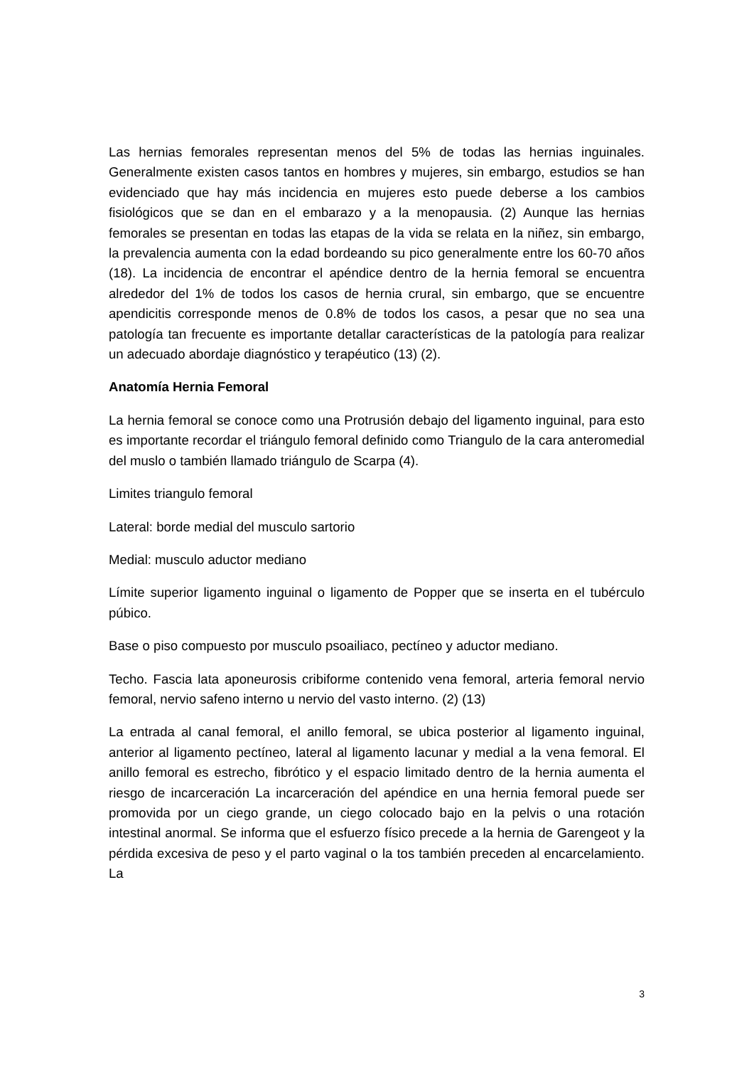Las hernias femorales representan menos del 5% de todas las hernias inguinales. Generalmente existen casos tantos en hombres y mujeres, sin embargo, estudios se han evidenciado que hay más incidencia en mujeres esto puede deberse a los cambios fisiológicos que se dan en el embarazo y a la menopausia. (2) Aunque las hernias femorales se presentan en todas las etapas de la vida se relata en la niñez, sin embargo, la prevalencia aumenta con la edad bordeando su pico generalmente entre los 60-70 años (18). La incidencia de encontrar el apéndice dentro de la hernia femoral se encuentra alrededor del 1% de todos los casos de hernia crural, sin embargo, que se encuentre apendicitis corresponde menos de 0.8% de todos los casos, a pesar que no sea una patología tan frecuente es importante detallar características de la patología para realizar un adecuado abordaje diagnóstico y terapéutico (13) (2).
Anatomía Hernia Femoral
La hernia femoral se conoce como una Protrusión debajo del ligamento inguinal, para esto es importante recordar el triángulo femoral definido como Triangulo de la cara anteromedial del muslo o también llamado triángulo de Scarpa (4).
Limites triangulo femoral
Lateral: borde medial del musculo sartorio
Medial: musculo aductor mediano
Límite superior ligamento inguinal o ligamento de Popper que se inserta en el tubérculo púbico.
Base o piso compuesto por musculo psoailiaco, pectíneo y aductor mediano.
Techo. Fascia lata aponeurosis cribiforme contenido vena femoral, arteria femoral nervio femoral, nervio safeno interno u nervio del vasto interno. (2) (13)
La entrada al canal femoral, el anillo femoral, se ubica posterior al ligamento inguinal, anterior al ligamento pectíneo, lateral al ligamento lacunar y medial a la vena femoral. El anillo femoral es estrecho, fibrótico y el espacio limitado dentro de la hernia aumenta el riesgo de incarceración La incarceración del apéndice en una hernia femoral puede ser promovida por un ciego grande, un ciego colocado bajo en la pelvis o una rotación intestinal anormal. Se informa que el esfuerzo físico precede a la hernia de Garengeot y la pérdida excesiva de peso y el parto vaginal o la tos también preceden al encarcelamiento. La
3